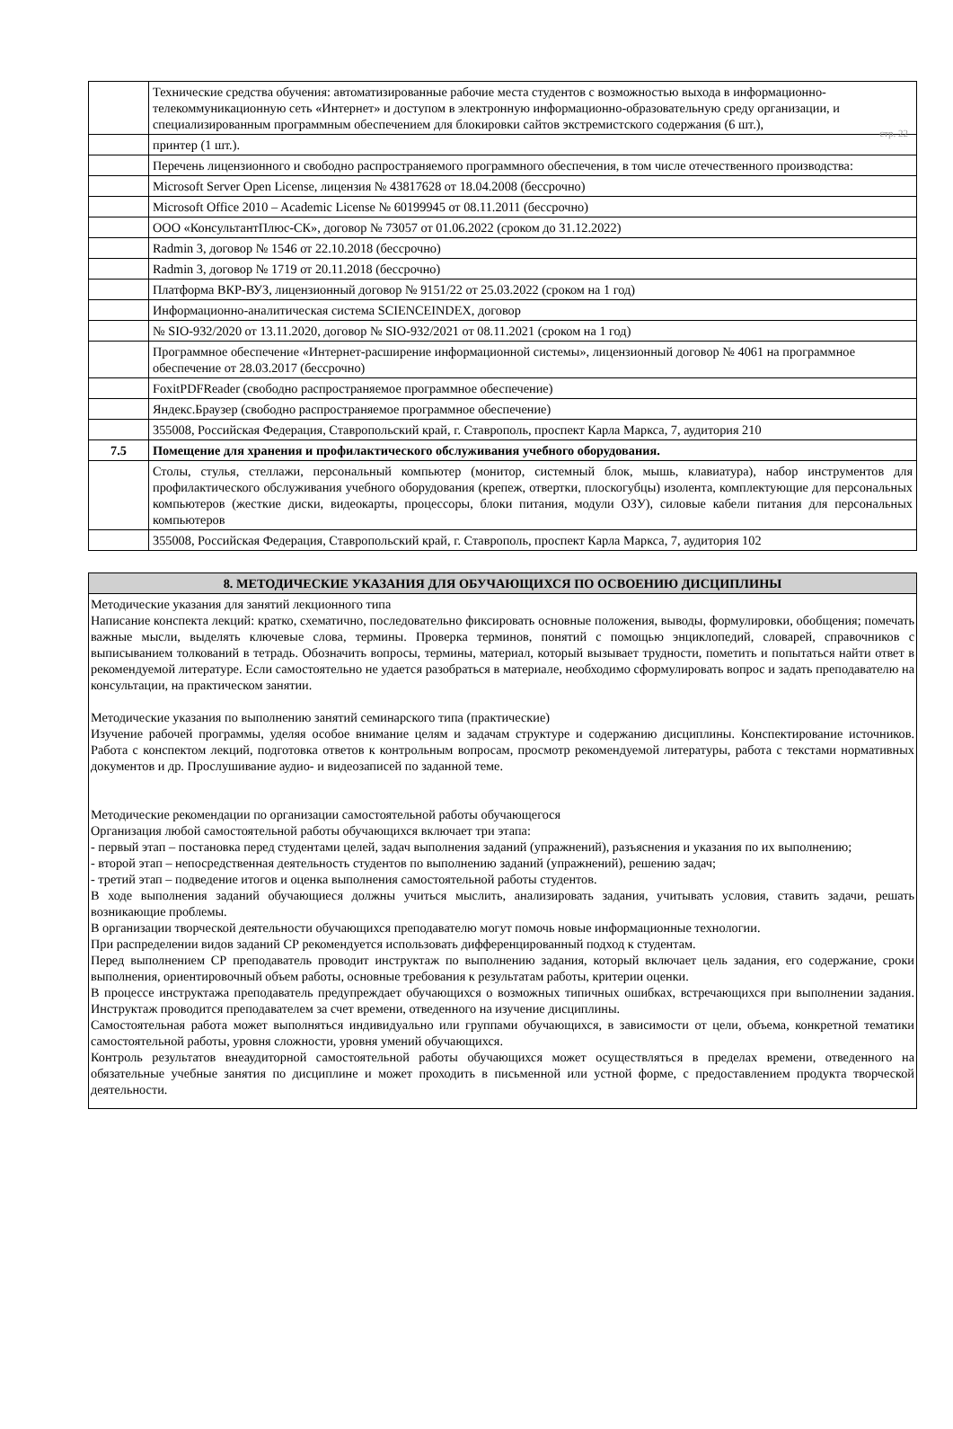стр. 22
| | Технические средства обучения: автоматизированные рабочие места студентов с возможностью выхода в информационно-телекоммуникационную сеть «Интернет» и доступом в электронную информационно-образовательную среду организации, и специализированным программным обеспечением для блокировки сайтов экстремистского содержания (6 шт.), |
| | принтер (1 шт.). |
| | Перечень лицензионного и свободно распространяемого программного обеспечения, в том числе отечественного производства: |
| | Microsoft Server Open License, лицензия № 43817628 от 18.04.2008 (бессрочно) |
| | Microsoft Office 2010 – Academic License № 60199945 от 08.11.2011 (бессрочно) |
| | ООО «КонсультантПлюс-СК», договор № 73057 от 01.06.2022 (сроком до 31.12.2022) |
| | Radmin 3, договор № 1546 от 22.10.2018 (бессрочно) |
| | Radmin 3, договор № 1719 от 20.11.2018 (бессрочно) |
| | Платформа ВКР-ВУЗ, лицензионный договор № 9151/22 от 25.03.2022 (сроком на 1 год) |
| | Информационно-аналитическая система SCIENCEINDEX, договор |
| | № SIO-932/2020 от 13.11.2020, договор № SIO-932/2021 от 08.11.2021 (сроком на 1 год) |
| | Программное обеспечение «Интернет-расширение информационной системы», лицензионный договор № 4061 на программное обеспечение от 28.03.2017 (бессрочно) |
| | FoxitPDFReader (свободно распространяемое программное обеспечение) |
| | Яндекс.Браузер (свободно распространяемое программное обеспечение) |
| | 355008, Российская Федерация, Ставропольский край, г. Ставрополь, проспект Карла Маркса, 7, аудитория 210 |
| 7.5 | Помещение для хранения и профилактического обслуживания учебного оборудования. |
| | Столы, стулья, стеллажи, персональный компьютер (монитор, системный блок, мышь, клавиатура), набор инструментов для профилактического обслуживания учебного оборудования (крепеж, отвертки, плоскогубцы) изолента, комплектующие для персональных компьютеров (жесткие диски, видеокарты, процессоры, блоки питания, модули ОЗУ), силовые кабели питания для персональных компьютеров |
| | 355008, Российская Федерация, Ставропольский край, г. Ставрополь, проспект Карла Маркса, 7, аудитория 102 |
| 8. МЕТОДИЧЕСКИЕ УКАЗАНИЯ ДЛЯ ОБУЧАЮЩИХСЯ ПО ОСВОЕНИЮ ДИСЦИПЛИНЫ |
| --- |
| Методические указания для занятий лекционного типа Написание конспекта лекций: кратко, схематично, последовательно фиксировать основные положения, выводы, формулировки, обобщения; помечать важные мысли, выделять ключевые слова, термины. Проверка терминов, понятий с помощью энциклопедий, словарей, справочников с выписыванием толкований в тетрадь. Обозначить вопросы, термины, материал, который вызывает трудности, пометить и попытаться найти ответ в рекомендуемой литературе. Если самостоятельно не удается разобраться в материале, необходимо сформулировать вопрос и задать преподавателю на консультации, на практическом занятии. Методические указания по выполнению занятий семинарского типа (практические) Изучение рабочей программы, уделяя особое внимание целям и задачам структуре и содержанию дисциплины. Конспектирование источников. Работа с конспектом лекций, подготовка ответов к контрольным вопросам, просмотр рекомендуемой литературы, работа с текстами нормативных документов и др. Прослушивание аудио- и видеозаписей по заданной теме. Методические рекомендации по организации самостоятельной работы обучающегося Организация любой самостоятельной работы обучающихся включает три этапа: - первый этап – постановка перед студентами целей, задач выполнения заданий (упражнений), разъяснения и указания по их выполнению; - второй этап – непосредственная деятельность студентов по выполнению заданий (упражнений), решению задач; - третий этап – подведение итогов и оценка выполнения самостоятельной работы студентов. В ходе выполнения заданий обучающиеся должны учиться мыслить, анализировать задания, учитывать условия, ставить задачи, решать возникающие проблемы. В организации творческой деятельности обучающихся преподавателю могут помочь новые информационные технологии. При распределении видов заданий СР рекомендуется использовать дифференцированный подход к студентам. Перед выполнением СР преподаватель проводит инструктаж по выполнению задания, который включает цель задания, его содержание, сроки выполнения, ориентировочный объем работы, основные требования к результатам работы, критерии оценки. В процессе инструктажа преподаватель предупреждает обучающихся о возможных типичных ошибках, встречающихся при выполнении задания. Инструктаж проводится преподавателем за счет времени, отведенного на изучение дисциплины. Самостоятельная работа может выполняться индивидуально или группами обучающихся, в зависимости от цели, объема, конкретной тематики самостоятельной работы, уровня сложности, уровня умений обучающихся. Контроль результатов внеаудиторной самостоятельной работы обучающихся может осуществляться в пределах времени, отведенного на обязательные учебные занятия по дисциплине и может проходить в письменной или устной форме, с предоставлением продукта творческой деятельности. |